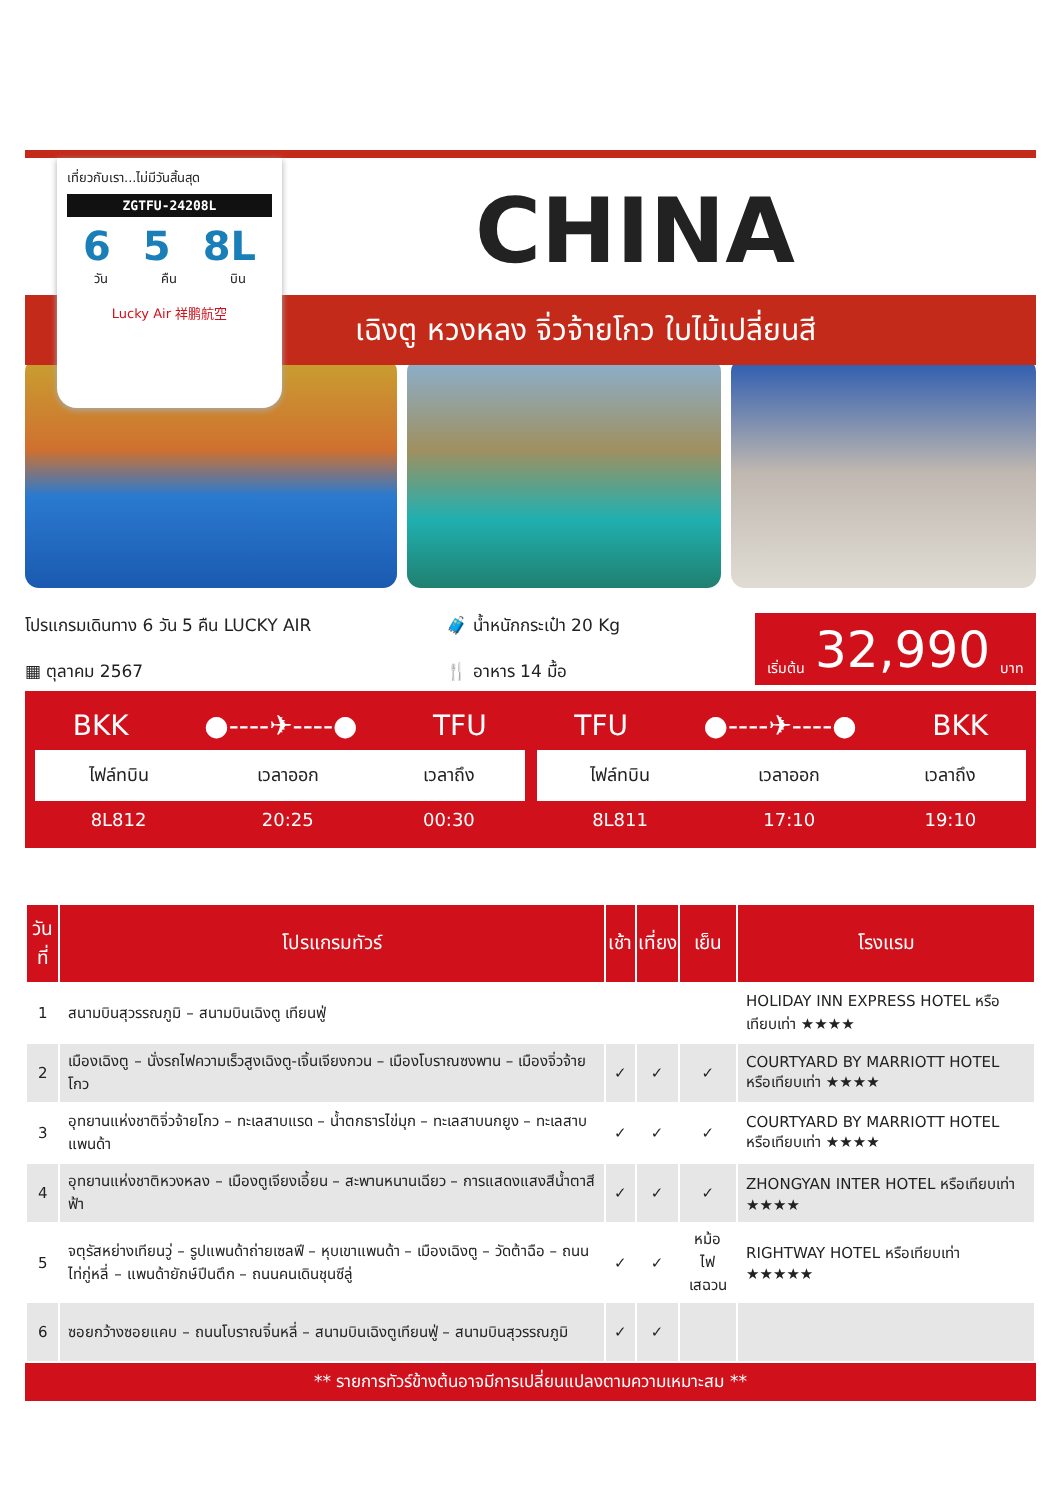เที่ยวกับเรา...ไม่มีวันสิ้นสุด
ZGTFU-24208L
6 5 8L
วัน คืน บิน
Lucky Air 祥鹏航空
CHINA
เฉิงตู หวงหลง จิ่วจ้ายโกว ใบไม้เปลี่ยนสี
โปรแกรมเดินทาง 6 วัน 5 คืน LUCKY AIR
▦ ตุลาคม 2567
🧳 น้ำหนักกระเป๋า 20 Kg
🍴 อาหาร 14 มื้อ
เริ่มต้น 32,990 บาท
BKK ●----✈----● TFU
| ไฟล์ทบิน | เวลาออก | เวลาถึง |
| --- | --- | --- |
| 8L812 | 20:25 | 00:30 |
TFU ●----✈----● BKK
| ไฟล์ทบิน | เวลาออก | เวลาถึง |
| --- | --- | --- |
| 8L811 | 17:10 | 19:10 |
| วันที่ | โปรแกรมทัวร์ | เช้า | เที่ยง | เย็น | โรงแรม |
| --- | --- | --- | --- | --- | --- |
| 1 | สนามบินสุวรรณภูมิ – สนามบินเฉิงตู เทียนฟู่ | | | | HOLIDAY INN EXPRESS HOTEL หรือเทียบเท่า ★★★★ |
| 2 | เมืองเฉิงตู – นั่งรถไฟความเร็วสูงเฉิงตู-เจิ้นเจียงกวน – เมืองโบราณซงพาน – เมืองจิ่วจ้ายโกว | ✓ | ✓ | ✓ | COURTYARD BY MARRIOTT HOTEL หรือเทียบเท่า ★★★★ |
| 3 | อุทยานแห่งชาติจิ่วจ้ายโกว – ทะเลสาบแรด – น้ำตกธารไข่มุก – ทะเลสาบนกยูง – ทะเลสาบแพนด้า | ✓ | ✓ | ✓ | COURTYARD BY MARRIOTT HOTEL หรือเทียบเท่า ★★★★ |
| 4 | อุทยานแห่งชาติหวงหลง – เมืองตูเจียงเอี้ยน – สะพานหนานเฉียว – การแสดงแสงสีน้ำตาสีฟ้า | ✓ | ✓ | ✓ | ZHONGYAN INTER HOTEL หรือเทียบเท่า ★★★★ |
| 5 | จตุรัสหย่างเทียนวู่ – รูปแพนด้าถ่ายเซลฟี – หุบเขาแพนด้า – เมืองเฉิงตู – วัดต้าฉือ – ถนนไท่กู่หลี่ – แพนด้ายักษ์ปีนตึก – ถนนคนเดินชุนซีลู่ | ✓ | ✓ | หม้อไฟ เสฉวน | RIGHTWAY HOTEL หรือเทียบเท่า ★★★★★ |
| 6 | ซอยกว้างซอยแคบ – ถนนโบราณจิ๋นหลี่ – สนามบินเฉิงตูเทียนฟู่ – สนามบินสุวรรณภูมิ | ✓ | ✓ | | |
** รายการทัวร์ข้างต้นอาจมีการเปลี่ยนแปลงตามความเหมาะสม **